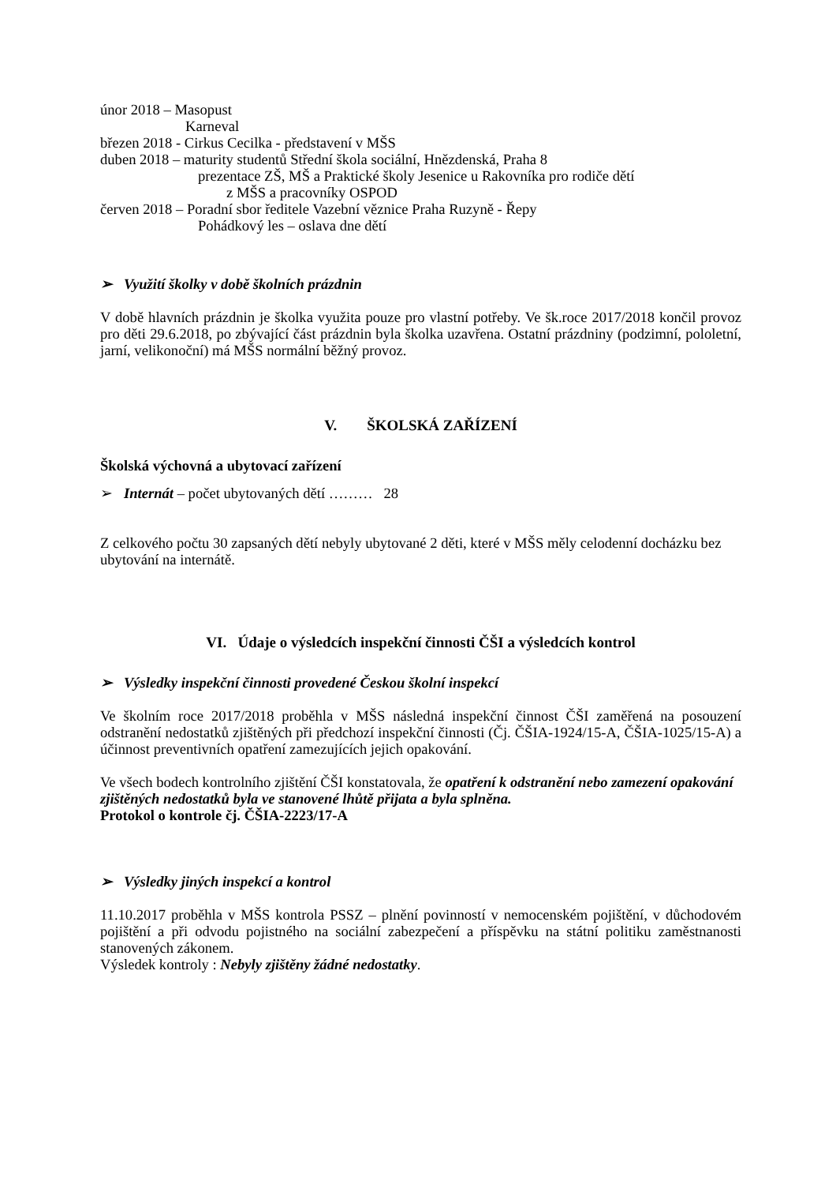únor 2018 – Masopust
Karneval
březen 2018 - Cirkus Cecilka - představení v MŠS
duben 2018 – maturity studentů Střední škola sociální, Hnězdenská, Praha 8
prezentace ZŠ, MŠ a Praktické školy Jesenice u Rakovníka pro rodiče dětí
z MŠS a pracovníky OSPOD
červen 2018 – Poradní sbor ředitele Vazební věznice Praha Ruzyně - Řepy
Pohádkový les – oslava dne dětí
➢ Využití školky v době školních prázdnin
V době hlavních prázdnin je školka využita pouze pro vlastní potřeby. Ve šk.roce 2017/2018 končil provoz pro děti 29.6.2018, po zbývající část prázdnin byla školka uzavřena. Ostatní prázdniny (podzimní, pololetní, jarní, velikonoční) má MŠS normální běžný provoz.
V. ŠKOLSKÁ ZAŘÍZENÍ
Školská výchovná a ubytovací zařízení
➢ Internát – počet ubytovaných dětí ……… 28
Z celkového počtu 30 zapsaných dětí nebyly ubytované 2 děti, které v MŠS měly celodenní docházku bez ubytování na internátě.
VI. Údaje o výsledcích inspekční činnosti ČŠI a výsledcích kontrol
➢ Výsledky inspekční činnosti provedené Českou školní inspekcí
Ve školním roce 2017/2018 proběhla v MŠS následná inspekční činnost ČŠI zaměřená na posouzení odstranění nedostatků zjištěných při předchozí inspekční činnosti (Čj. ČŠIA-1924/15-A, ČŠIA-1025/15-A) a účinnost preventivních opatření zamezujících jejich opakování.
Ve všech bodech kontrolního zjištění ČŠI konstatovala, že opatření k odstranění nebo zamezení opakování zjištěných nedostatků byla ve stanovené lhůtě přijata a byla splněna.
Protokol o kontrole čj. ČŠIA-2223/17-A
➢ Výsledky jiných inspekcí a kontrol
11.10.2017 proběhla v MŠS kontrola PSSZ – plnění povinností v nemocenském pojištění, v důchodovém pojištění a při odvodu pojistného na sociální zabezpečení a příspěvku na státní politiku zaměstnanosti stanovených zákonem.
Výsledek kontroly : Nebyly zjištěny žádné nedostatky.